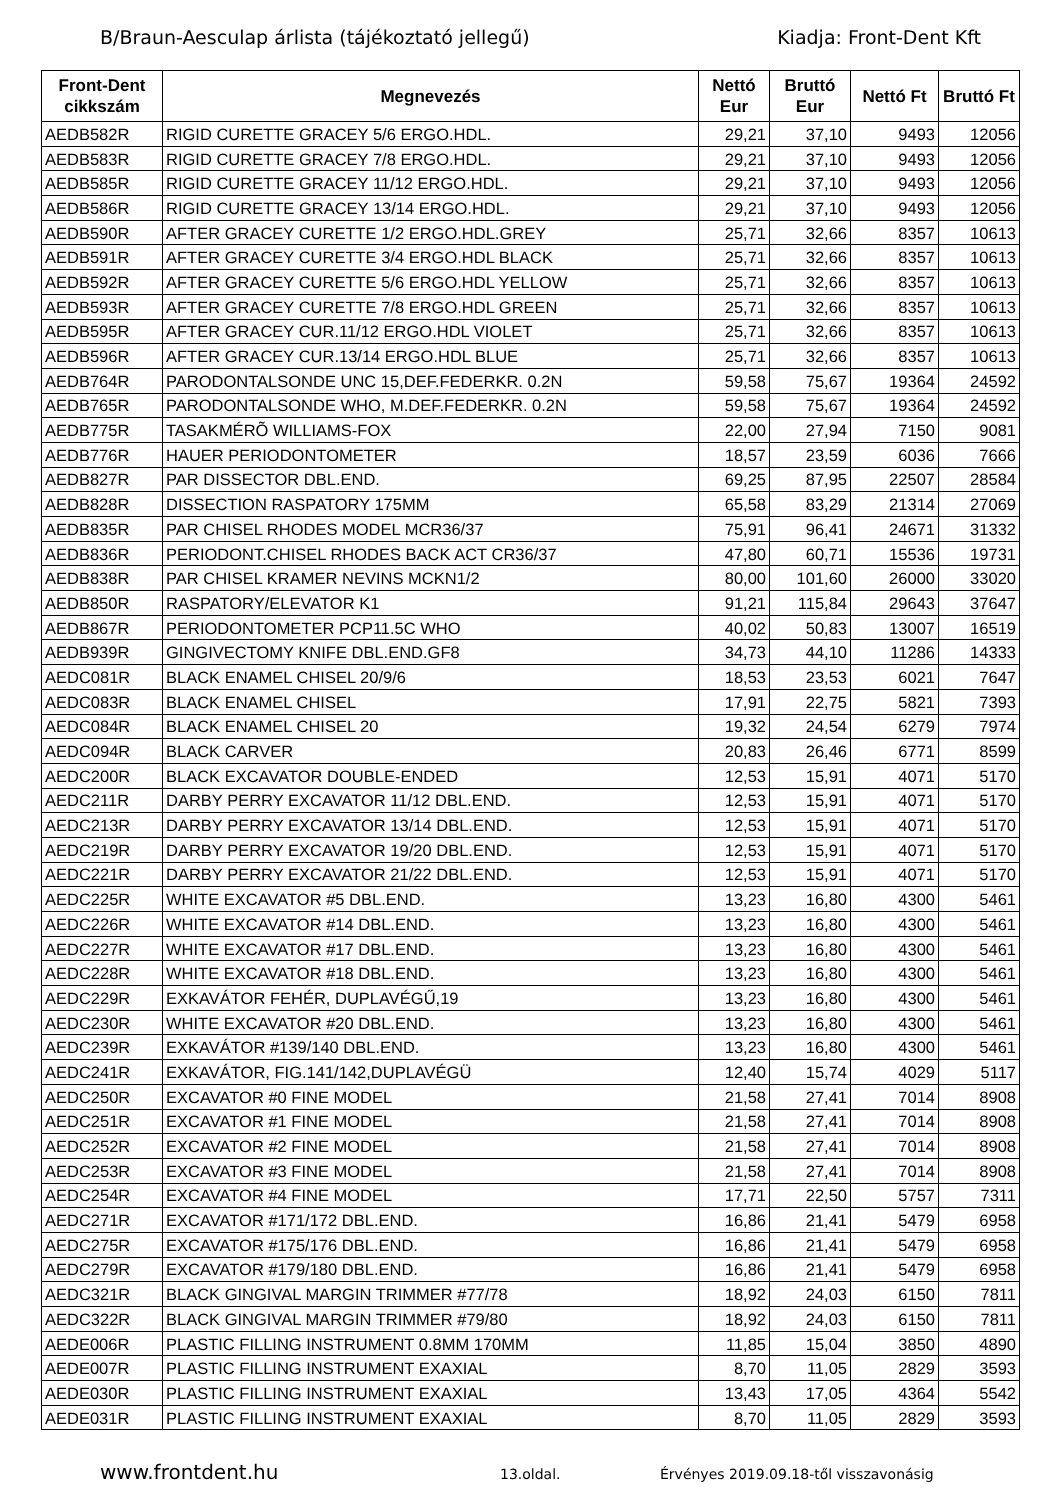B/Braun-Aesculap árlista (tájékoztató jellegű) Kiadja: Front-Dent Kft
| Front-Dent cikkszám | Megnevezés | Nettó Eur | Bruttó Eur | Nettó Ft | Bruttó Ft |
| --- | --- | --- | --- | --- | --- |
| AEDB582R | RIGID CURETTE GRACEY 5/6 ERGO.HDL. | 29,21 | 37,10 | 9493 | 12056 |
| AEDB583R | RIGID CURETTE GRACEY 7/8 ERGO.HDL. | 29,21 | 37,10 | 9493 | 12056 |
| AEDB585R | RIGID CURETTE GRACEY 11/12 ERGO.HDL. | 29,21 | 37,10 | 9493 | 12056 |
| AEDB586R | RIGID CURETTE GRACEY 13/14 ERGO.HDL. | 29,21 | 37,10 | 9493 | 12056 |
| AEDB590R | AFTER GRACEY CURETTE 1/2 ERGO.HDL.GREY | 25,71 | 32,66 | 8357 | 10613 |
| AEDB591R | AFTER GRACEY CURETTE 3/4 ERGO.HDL BLACK | 25,71 | 32,66 | 8357 | 10613 |
| AEDB592R | AFTER GRACEY CURETTE 5/6 ERGO.HDL YELLOW | 25,71 | 32,66 | 8357 | 10613 |
| AEDB593R | AFTER GRACEY CURETTE 7/8 ERGO.HDL GREEN | 25,71 | 32,66 | 8357 | 10613 |
| AEDB595R | AFTER GRACEY CUR.11/12 ERGO.HDL VIOLET | 25,71 | 32,66 | 8357 | 10613 |
| AEDB596R | AFTER GRACEY CUR.13/14 ERGO.HDL BLUE | 25,71 | 32,66 | 8357 | 10613 |
| AEDB764R | PARODONTALSONDE UNC 15,DEF.FEDERKR. 0.2N | 59,58 | 75,67 | 19364 | 24592 |
| AEDB765R | PARODONTALSONDE WHO, M.DEF.FEDERKR. 0.2N | 59,58 | 75,67 | 19364 | 24592 |
| AEDB775R | TASAKMÉRÕ WILLIAMS-FOX | 22,00 | 27,94 | 7150 | 9081 |
| AEDB776R | HAUER PERIODONTOMETER | 18,57 | 23,59 | 6036 | 7666 |
| AEDB827R | PAR DISSECTOR DBL.END. | 69,25 | 87,95 | 22507 | 28584 |
| AEDB828R | DISSECTION RASPATORY 175MM | 65,58 | 83,29 | 21314 | 27069 |
| AEDB835R | PAR CHISEL RHODES MODEL MCR36/37 | 75,91 | 96,41 | 24671 | 31332 |
| AEDB836R | PERIODONT.CHISEL RHODES BACK ACT CR36/37 | 47,80 | 60,71 | 15536 | 19731 |
| AEDB838R | PAR CHISEL KRAMER NEVINS MCKN1/2 | 80,00 | 101,60 | 26000 | 33020 |
| AEDB850R | RASPATORY/ELEVATOR K1 | 91,21 | 115,84 | 29643 | 37647 |
| AEDB867R | PERIODONTOMETER PCP11.5C WHO | 40,02 | 50,83 | 13007 | 16519 |
| AEDB939R | GINGIVECTOMY KNIFE DBL.END.GF8 | 34,73 | 44,10 | 11286 | 14333 |
| AEDC081R | BLACK ENAMEL CHISEL 20/9/6 | 18,53 | 23,53 | 6021 | 7647 |
| AEDC083R | BLACK ENAMEL CHISEL | 17,91 | 22,75 | 5821 | 7393 |
| AEDC084R | BLACK ENAMEL CHISEL 20 | 19,32 | 24,54 | 6279 | 7974 |
| AEDC094R | BLACK CARVER | 20,83 | 26,46 | 6771 | 8599 |
| AEDC200R | BLACK EXCAVATOR DOUBLE-ENDED | 12,53 | 15,91 | 4071 | 5170 |
| AEDC211R | DARBY PERRY EXCAVATOR 11/12 DBL.END. | 12,53 | 15,91 | 4071 | 5170 |
| AEDC213R | DARBY PERRY EXCAVATOR 13/14 DBL.END. | 12,53 | 15,91 | 4071 | 5170 |
| AEDC219R | DARBY PERRY EXCAVATOR 19/20 DBL.END. | 12,53 | 15,91 | 4071 | 5170 |
| AEDC221R | DARBY PERRY EXCAVATOR 21/22 DBL.END. | 12,53 | 15,91 | 4071 | 5170 |
| AEDC225R | WHITE EXCAVATOR #5 DBL.END. | 13,23 | 16,80 | 4300 | 5461 |
| AEDC226R | WHITE EXCAVATOR #14 DBL.END. | 13,23 | 16,80 | 4300 | 5461 |
| AEDC227R | WHITE EXCAVATOR #17 DBL.END. | 13,23 | 16,80 | 4300 | 5461 |
| AEDC228R | WHITE EXCAVATOR #18 DBL.END. | 13,23 | 16,80 | 4300 | 5461 |
| AEDC229R | EXKAVÁTOR FEHÉR, DUPLAVÉGŰ,19 | 13,23 | 16,80 | 4300 | 5461 |
| AEDC230R | WHITE EXCAVATOR #20 DBL.END. | 13,23 | 16,80 | 4300 | 5461 |
| AEDC239R | EXKAVÁTOR #139/140 DBL.END. | 13,23 | 16,80 | 4300 | 5461 |
| AEDC241R | EXKAVÁTOR, FIG.141/142,DUPLAVÉGÜ | 12,40 | 15,74 | 4029 | 5117 |
| AEDC250R | EXCAVATOR #0 FINE MODEL | 21,58 | 27,41 | 7014 | 8908 |
| AEDC251R | EXCAVATOR #1 FINE MODEL | 21,58 | 27,41 | 7014 | 8908 |
| AEDC252R | EXCAVATOR #2 FINE MODEL | 21,58 | 27,41 | 7014 | 8908 |
| AEDC253R | EXCAVATOR #3 FINE MODEL | 21,58 | 27,41 | 7014 | 8908 |
| AEDC254R | EXCAVATOR #4 FINE MODEL | 17,71 | 22,50 | 5757 | 7311 |
| AEDC271R | EXCAVATOR #171/172 DBL.END. | 16,86 | 21,41 | 5479 | 6958 |
| AEDC275R | EXCAVATOR #175/176 DBL.END. | 16,86 | 21,41 | 5479 | 6958 |
| AEDC279R | EXCAVATOR #179/180 DBL.END. | 16,86 | 21,41 | 5479 | 6958 |
| AEDC321R | BLACK GINGIVAL MARGIN TRIMMER #77/78 | 18,92 | 24,03 | 6150 | 7811 |
| AEDC322R | BLACK GINGIVAL MARGIN TRIMMER #79/80 | 18,92 | 24,03 | 6150 | 7811 |
| AEDE006R | PLASTIC FILLING INSTRUMENT 0.8MM 170MM | 11,85 | 15,04 | 3850 | 4890 |
| AEDE007R | PLASTIC FILLING INSTRUMENT EXAXIAL | 8,70 | 11,05 | 2829 | 3593 |
| AEDE030R | PLASTIC FILLING INSTRUMENT EXAXIAL | 13,43 | 17,05 | 4364 | 5542 |
| AEDE031R | PLASTIC FILLING INSTRUMENT EXAXIAL | 8,70 | 11,05 | 2829 | 3593 |
www.frontdent.hu 13.oldal. Érvényes 2019.09.18-től visszavonásig